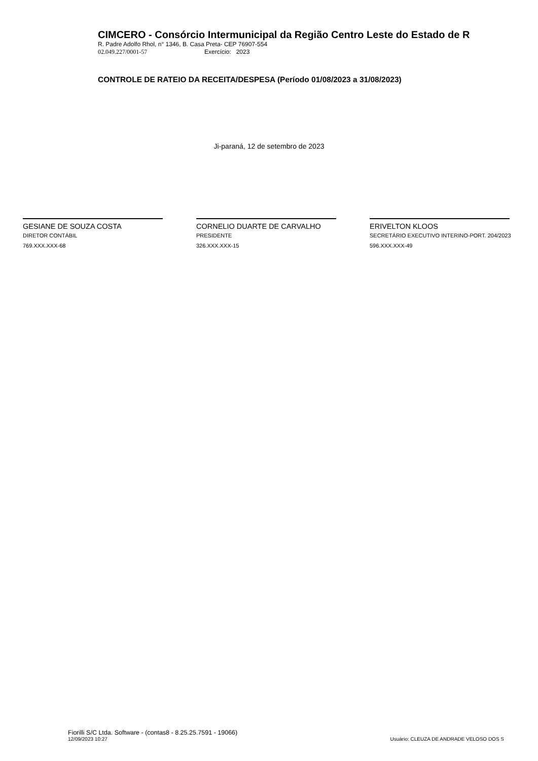CIMCERO - Consórcio Intermunicipal da Região Centro Leste do Estado de R
R. Padre Adolfo Rhol, n° 1346, B. Casa Preta- CEP 76907-554
02.049.227/0001-57 Exercício: 2023
CONTROLE DE RATEIO DA RECEITA/DESPESA (Período 01/08/2023 a 31/08/2023)
Ji-paraná, 12 de setembro de 2023
GESIANE DE SOUZA COSTA
DIRETOR CONTÁBIL
769.XXX.XXX-68
CORNELIO DUARTE DE CARVALHO
PRESIDENTE
326.XXX.XXX-15
ERIVELTON KLOOS
SECRETÁRIO EXECUTIVO INTERINO-PORT. 204/2023
596.XXX.XXX-49
Fiorilli S/C Ltda. Software - (contas8 - 8.25.25.7591 - 19066)
12/09/2023 10:27
Usuário: CLEUZA DE ANDRADE VELOSO DOS S